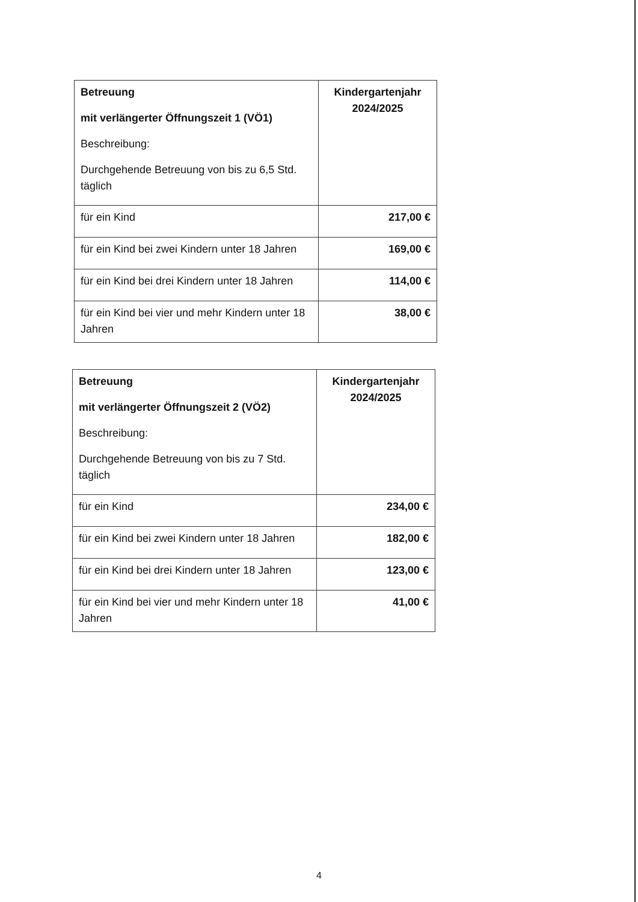| Betreuung mit verlängerter Öffnungszeit 1 (VÖ1) Beschreibung: Durchgehende Betreuung von bis zu 6,5 Std. täglich | Kindergartenjahr 2024/2025 |
| --- | --- |
| für ein Kind | 217,00 € |
| für ein Kind bei zwei Kindern unter 18 Jahren | 169,00 € |
| für ein Kind bei drei Kindern unter 18 Jahren | 114,00 € |
| für ein Kind bei vier und mehr Kindern unter 18 Jahren | 38,00 € |
| Betreuung mit verlängerter Öffnungszeit 2 (VÖ2) Beschreibung: Durchgehende Betreuung von bis zu 7 Std. täglich | Kindergartenjahr 2024/2025 |
| --- | --- |
| für ein Kind | 234,00 € |
| für ein Kind bei zwei Kindern unter 18 Jahren | 182,00 € |
| für ein Kind bei drei Kindern unter 18 Jahren | 123,00 € |
| für ein Kind bei vier und mehr Kindern unter 18 Jahren | 41,00 € |
4